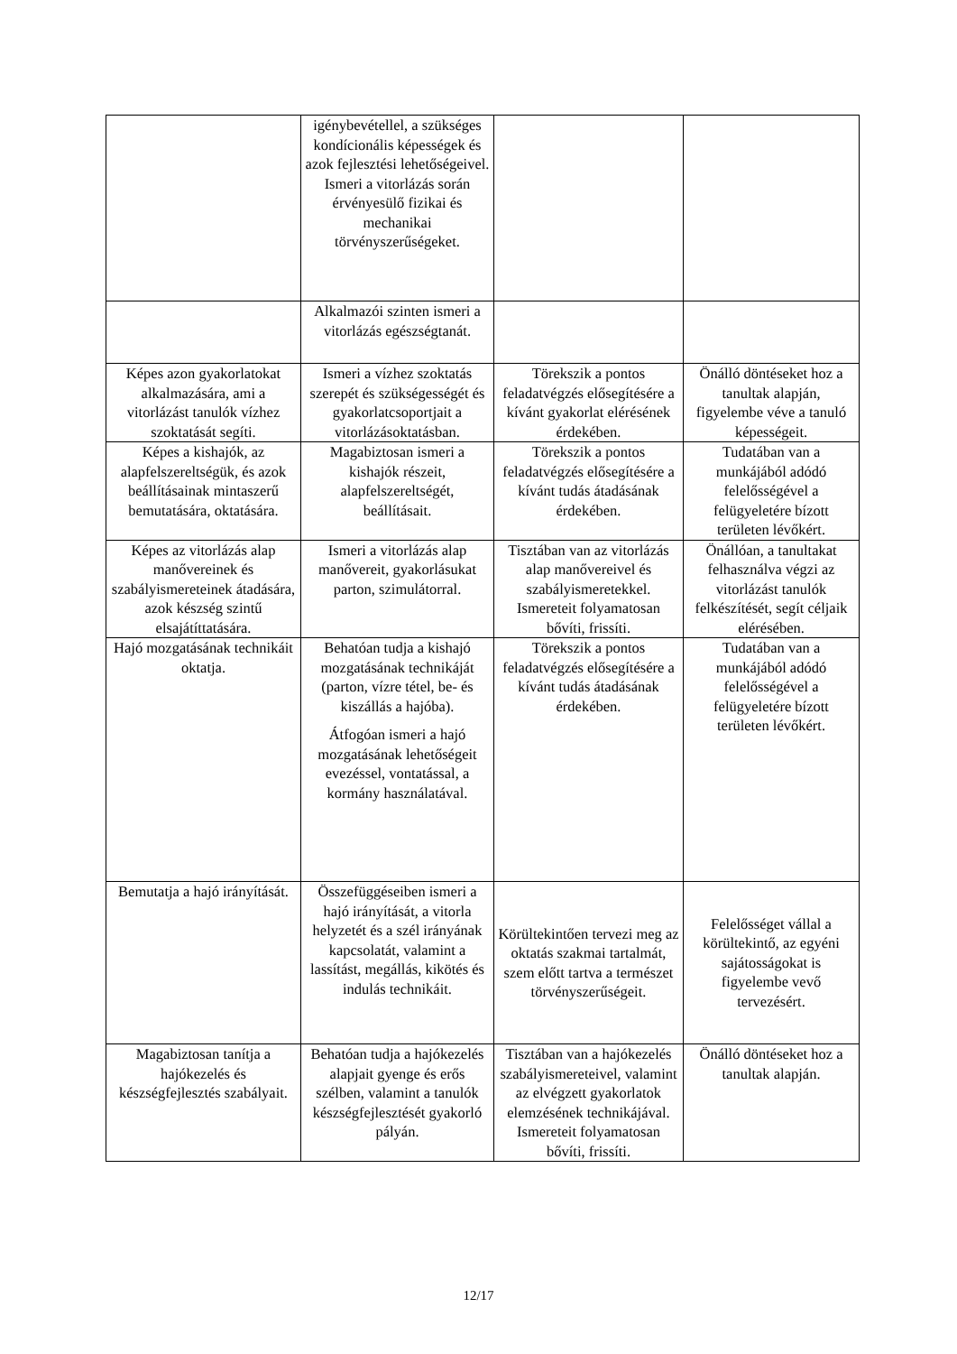| | igénybevétellel, a szükséges kondícionális képességek és azok fejlesztési lehetőségeivel. Ismeri a vitorlázás során érvényesülő fizikai és mechanikai törvényszerűségeket. | | |
| | Alkalmazói szinten ismeri a vitorlázás egészségtanát. | | |
| Képes azon gyakorlatokat alkalmazására, ami a vitorlázást tanulók vízhez szoktatását segíti. | Ismeri a vízhez szoktatás szerepét és szükségességét és gyakorlatcsoportjait a vitorlázásoktatásban. | Törekszik a pontos feladatvégzés elősegítésére a kívánt gyakorlat elérésének érdekében. | Önálló döntéseket hoz a tanultak alapján, figyelembe véve a tanuló képességeit. |
| Képes a kishajók, az alapfelszereltségük, és azok beállításainak mintaszerű bemutatására, oktatására. | Magabiztosan ismeri a kishajók részeit, alapfelszereltségét, beállításait. | Törekszik a pontos feladatvégzés elősegítésére a kívánt tudás átadásának érdekében. | Tudatában van a munkájából adódó felelősségével a felügyeletére bízott területen lévőkért. |
| Képes az vitorlázás alap manővereinek és szabályismereteinek átadására, azok készség szintű elsajátíttatására. | Ismeri a vitorlázás alap manővereit, gyakorlásukat parton, szimulátorral. | Tisztában van az vitorlázás alap manővereivel és szabályismeretekkel. Ismereteit folyamatosan bővíti, frissíti. | Önállóan, a tanultakat felhasználva végzi az vitorlázást tanulók felkészítését, segít céljaik elérésében. |
| Hajó mozgatásának technikáit oktatja. | Behatóan tudja a kishajó mozgatásának technikáját (parton, vízre tétel, be- és kiszállás a hajóba). Átfogóan ismeri a hajó mozgatásának lehetőségeit evezéssel, vontatással, a kormány használatával. | Törekszik a pontos feladatvégzés elősegítésére a kívánt tudás átadásának érdekében. | Tudatában van a munkájából adódó felelősségével a felügyeletére bízott területen lévőkért. |
| Bemutatja a hajó irányítását. | Összefüggéseiben ismeri a hajó irányítását, a vitorla helyzetét és a szél irányának kapcsolatát, valamint a lassítást, megállás, kikötés és indulás technikáit. | Körültekintően tervezi meg az oktatás szakmai tartalmát, szem előtt tartva a természet törvényszerűségeit. | Felelősséget vállal a körültekintő, az egyéni sajátosságokat is figyelembe vevő tervezésért. |
| Magabiztosan tanítja a hajókezelés és készségfejlesztés szabályait. | Behatóan tudja a hajókezelés alapjait gyenge és erős szélben, valamint a tanulók készségfejlesztését gyakorló pályán. | Tisztában van a hajókezelés szabályismereteivel, valamint az elvégzett gyakorlatok elemzésének technikájával. Ismereteit folyamatosan bővíti, frissíti. | Önálló döntéseket hoz a tanultak alapján. |
12/17